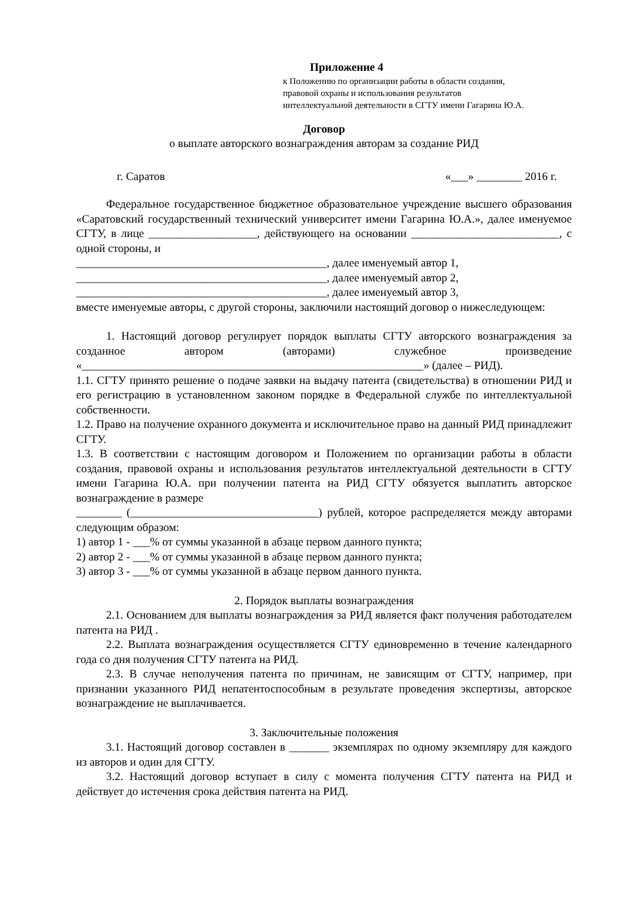Приложение 4
к Положению по организации работы в области создания,
правовой охраны и использования результатов
интеллектуальной деятельности в СГТУ имени Гагарина Ю.А.
Договор
о выплате авторского вознаграждения авторам за создание РИД
г. Саратов «___» ________ 2016 г.
Федеральное государственное бюджетное образовательное учреждение высшего образования «Саратовский государственный технический университет имени Гагарина Ю.А.», далее именуемое СГТУ, в лице ___________________, действующего на основании __________________________, с одной стороны, и
____________________________________________, далее именуемый автор 1,
____________________________________________, далее именуемый автор 2,
____________________________________________, далее именуемый автор 3,
вместе именуемые авторы, с другой стороны, заключили настоящий договор о нижеследующем:
1. Настоящий договор регулирует порядок выплаты СГТУ авторского вознаграждения за созданное автором (авторами) служебное произведение «____________________________________________________________» (далее – РИД).
1.1. СГТУ принято решение о подаче заявки на выдачу патента (свидетельства) в отношении РИД и его регистрацию в установленном законом порядке в Федеральной службе по интеллектуальной собственности.
1.2. Право на получение охранного документа и исключительное право на данный РИД принадлежит СГТУ.
1.3. В соответствии с настоящим договором и Положением по организации работы в области создания, правовой охраны и использования результатов интеллектуальной деятельности в СГТУ имени Гагарина Ю.А. при получении патента на РИД СГТУ обязуется выплатить авторское вознаграждение в размере
________ (_________________________________) рублей, которое распределяется между авторами следующим образом:
1) автор 1 - ___% от суммы указанной в абзаце первом данного пункта;
2) автор 2 - ___% от суммы указанной в абзаце первом данного пункта;
3) автор 3 - ___% от суммы указанной в абзаце первом данного пункта.
2. Порядок выплаты вознаграждения
2.1. Основанием для выплаты вознаграждения за РИД является факт получения работодателем патента на РИД .
2.2. Выплата вознаграждения осуществляется СГТУ единовременно в течение календарного года со дня получения СГТУ патента на РИД.
2.3. В случае неполучения патента по причинам, не зависящим от СГТУ, например, при признании указанного РИД непатентоспособным в результате проведения экспертизы, авторское вознаграждение не выплачивается.
3. Заключительные положения
3.1. Настоящий договор составлен в _______ экземплярах по одному экземпляру для каждого из авторов и один для СГТУ.
3.2. Настоящий договор вступает в силу с момента получения СГТУ патента на РИД и действует до истечения срока действия патента на РИД.